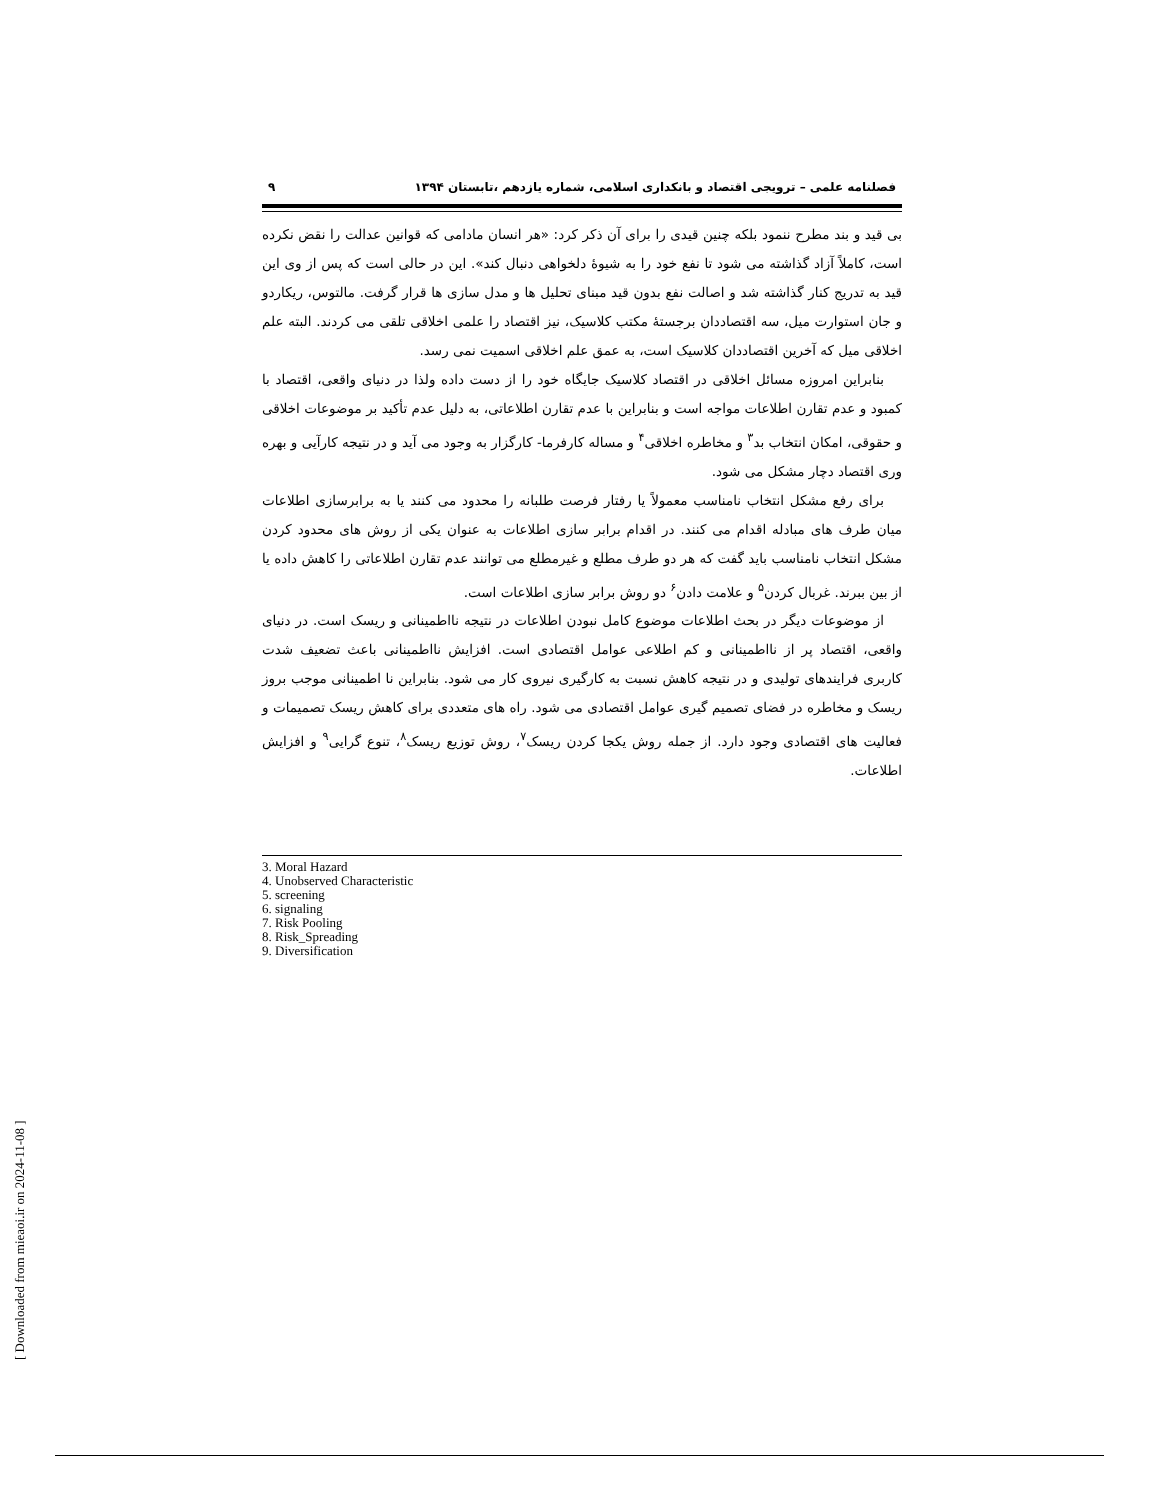فصلنامه علمی – ترویجی اقتصاد و بانکداری اسلامی، شماره یازدهم ،تابستان ۱۳۹۴ ۹
بی قید و بند مطرح ننمود بلکه چنین قیدی را برای آن ذکر کرد: «هر انسان مادامی که قوانین عدالت را نقض نکرده است، کاملاً آزاد گذاشته می شود تا نفع خود را به شیوهٔ دلخواهی دنبال کند». این در حالی است که پس از وی این قید به تدریج کنار گذاشته شد و اصالت نفع بدون قید مبنای تحلیل ها و مدل سازی ها قرار گرفت. مالتوس، ریکاردو و جان استوارت میل، سه اقتصاددان برجستهٔ مکتب کلاسیک، نیز اقتصاد را علمی اخلاقی تلقی می کردند. البته علم اخلاقی میل که آخرین اقتصاددان کلاسیک است، به عمق علم اخلاقی اسمیت نمی رسد.
بنابراین امروزه مسائل اخلاقی در اقتصاد کلاسیک جایگاه خود را از دست داده ولذا در دنیای واقعی، اقتصاد با کمبود و عدم تقارن اطلاعات مواجه است و بنابراین با عدم تقارن اطلاعاتی، به دلیل عدم تأکید بر موضوعات اخلاقی و حقوقی، امکان انتخاب بد<sup>۳</sup> و مخاطره اخلاقی<sup>۴</sup> و مساله کارفرما- کارگزار به وجود می آید و در نتیجه کارآیی و بهره وری اقتصاد دچار مشکل می شود.
برای رفع مشکل انتخاب نامناسب معمولاً یا رفتار فرصت طلبانه را محدود می کنند یا به برابرسازی اطلاعات میان طرف های مبادله اقدام می کنند. در اقدام برابر سازی اطلاعات به عنوان یکی از روش های محدود کردن مشکل انتخاب نامناسب باید گفت که هر دو طرف مطلع و غیرمطلع می توانند عدم تقارن اطلاعاتی را کاهش داده یا از بین ببرند. غربال کردن<sup>۵</sup> و علامت دادن<sup>۶</sup> دو روش برابر سازی اطلاعات است.
از موضوعات دیگر در بحث اطلاعات موضوع کامل نبودن اطلاعات در نتیجه نااطمینانی و ریسک است. در دنیای واقعی، اقتصاد پر از نااطمینانی و کم اطلاعی عوامل اقتصادی است. افزایش نااطمینانی باعث تضعیف شدت کاربری فرایندهای تولیدی و در نتیجه کاهش نسبت به کارگیری نیروی کار می شود. بنابراین نا اطمینانی موجب بروز ریسک و مخاطره در فضای تصمیم گیری عوامل اقتصادی می شود. راه های متعددی برای کاهش ریسک تصمیمات و فعالیت های اقتصادی وجود دارد. از جمله روش یکجا کردن ریسک<sup>۷</sup>، روش توزیع ریسک<sup>۸</sup>، تنوع گرایی<sup>۹</sup> و افزایش اطلاعات.
3. Moral Hazard
4. Unobserved Characteristic
5. screening
6. signaling
7. Risk Pooling
8. Risk_Spreading
9. Diversification
[ Downloaded from mieaoi.ir on 2024-11-08 ]